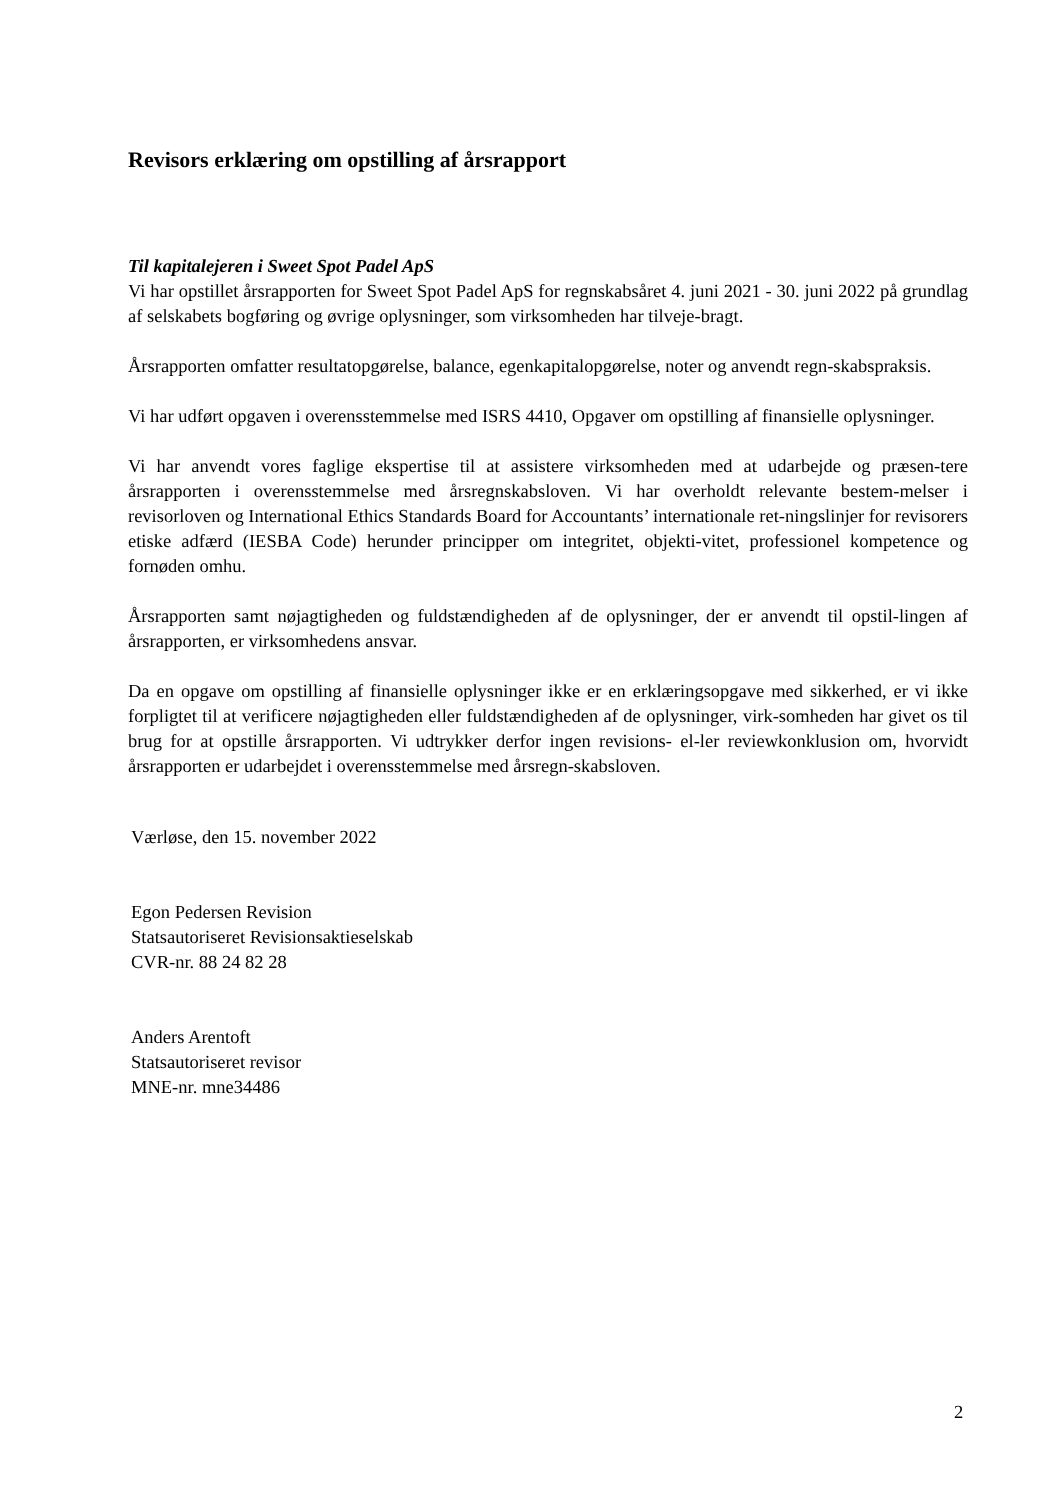Revisors erklæring om opstilling af årsrapport
Til kapitalejeren i Sweet Spot Padel ApS
Vi har opstillet årsrapporten for Sweet Spot Padel ApS for regnskabsåret 4. juni 2021 - 30. juni 2022 på grundlag af selskabets bogføring og øvrige oplysninger, som virksomheden har tilveje-bragt.
Årsrapporten omfatter resultatopgørelse, balance, egenkapitalopgørelse, noter og anvendt regn-skabspraksis.
Vi har udført opgaven i overensstemmelse med ISRS 4410, Opgaver om opstilling af finansielle oplysninger.
Vi har anvendt vores faglige ekspertise til at assistere virksomheden med at udarbejde og præsen-tere årsrapporten i overensstemmelse med årsregnskabsloven. Vi har overholdt relevante bestem-melser i revisorloven og International Ethics Standards Board for Accountants’ internationale ret-ningslinjer for revisorers etiske adfærd (IESBA Code) herunder principper om integritet, objekti-vitet, professionel kompetence og fornøden omhu.
Årsrapporten samt nøjagtigheden og fuldstændigheden af de oplysninger, der er anvendt til opstil-lingen af årsrapporten, er virksomhedens ansvar.
Da en opgave om opstilling af finansielle oplysninger ikke er en erklæringsopgave med sikkerhed, er vi ikke forpligtet til at verificere nøjagtigheden eller fuldstændigheden af de oplysninger, virk-somheden har givet os til brug for at opstille årsrapporten. Vi udtrykker derfor ingen revisions- el-ler reviewkonklusion om, hvorvidt årsrapporten er udarbejdet i overensstemmelse med årsregn-skabsloven.
Værløse, den 15. november 2022
Egon Pedersen Revision
Statsautoriseret Revisionsaktieselskab
CVR-nr. 88 24 82 28
Anders Arentoft
Statsautoriseret revisor
MNE-nr. mne34486
2